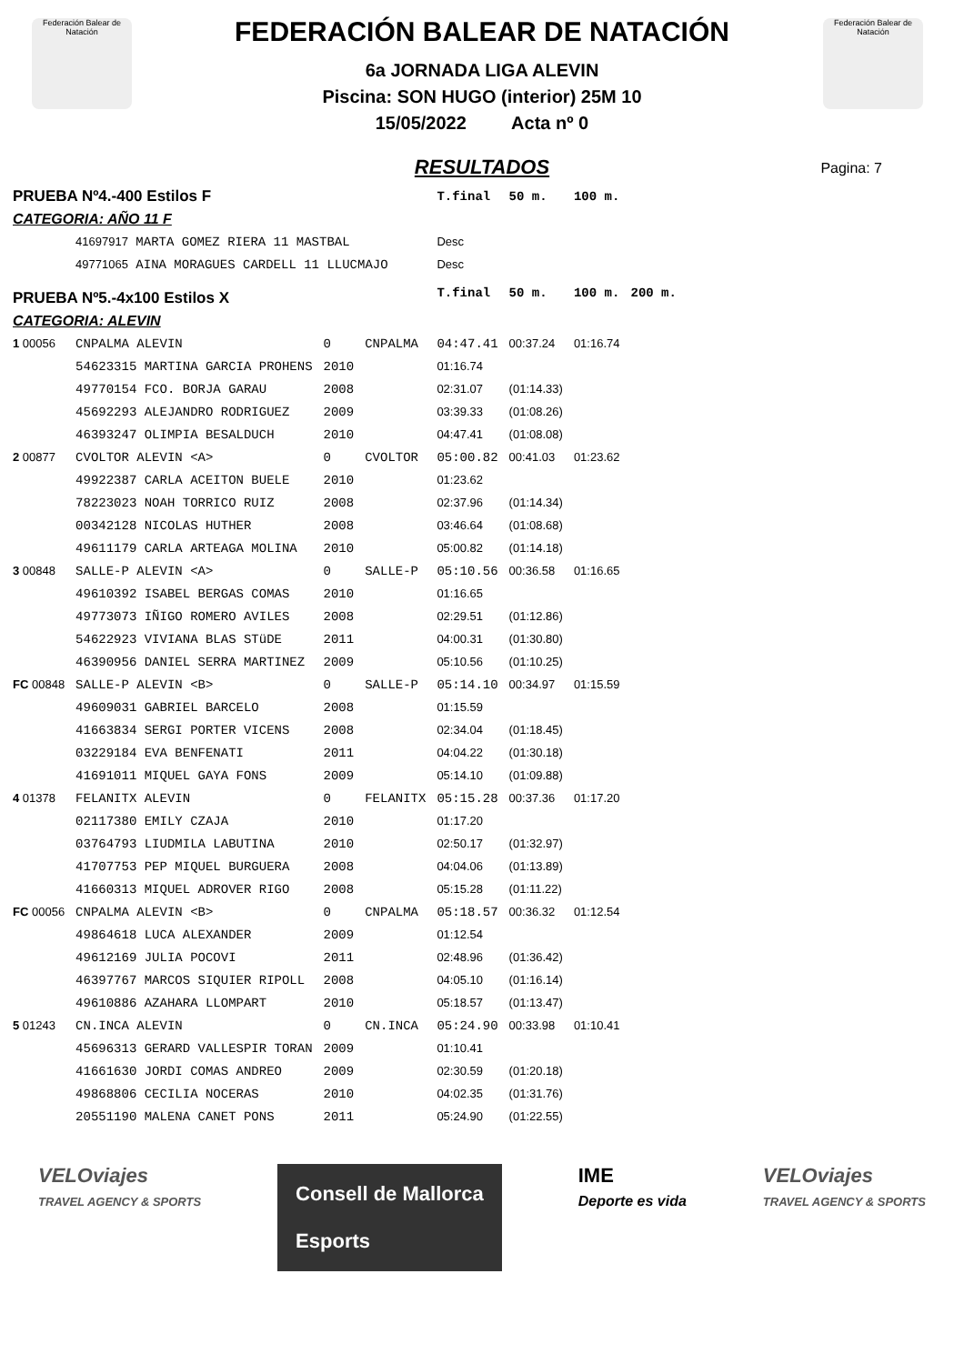Federación Balear de Natación
Federación Balear de Natación
FEDERACIÓN BALEAR DE NATACIÓN
6a JORNADA LIGA ALEVIN
Piscina: SON HUGO (interior) 25M 10
15/05/2022 Acta nº 0
Pagina: 7
RESULTADOS
| PRUEBA Nº4.-400 Estilos F | | | | T.final | 50 m. | 100 m. | |
| CATEGORIA: AÑO 11 F | | | | | | | |
| | 41697917 MARTA GOMEZ RIERA 11 MASTBAL | | | Desc | | | |
| | 49771065 AINA MORAGUES CARDELL 11 LLUCMAJO | | | Desc | | | |
| PRUEBA Nº5.-4x100 Estilos X | | | | T.final | 50 m. | 100 m. | 200 m. |
| CATEGORIA: ALEVIN | | | | | | | |
| 1 00056 | CNPALMA ALEVIN | 0 | CNPALMA | 04:47.41 | 00:37.24 | 01:16.74 | |
| | 54623315 MARTINA GARCIA PROHENS | 2010 | | 01:16.74 | | | |
| | 49770154 FCO. BORJA GARAU | 2008 | | 02:31.07 | (01:14.33) | | |
| | 45692293 ALEJANDRO RODRIGUEZ | 2009 | | 03:39.33 | (01:08.26) | | |
| | 46393247 OLIMPIA BESALDUCH | 2010 | | 04:47.41 | (01:08.08) | | |
| 2 00877 | CVOLTOR ALEVIN <A> | 0 | CVOLTOR | 05:00.82 | 00:41.03 | 01:23.62 | |
| | 49922387 CARLA ACEITON BUELE | 2010 | | 01:23.62 | | | |
| | 78223023 NOAH TORRICO RUIZ | 2008 | | 02:37.96 | (01:14.34) | | |
| | 00342128 NICOLAS HUTHER | 2008 | | 03:46.64 | (01:08.68) | | |
| | 49611179 CARLA ARTEAGA MOLINA | 2010 | | 05:00.82 | (01:14.18) | | |
| 3 00848 | SALLE-P ALEVIN <A> | 0 | SALLE-P | 05:10.56 | 00:36.58 | 01:16.65 | |
| | 49610392 ISABEL BERGAS COMAS | 2010 | | 01:16.65 | | | |
| | 49773073 IÑIGO ROMERO AVILES | 2008 | | 02:29.51 | (01:12.86) | | |
| | 54622923 VIVIANA BLAS STüDE | 2011 | | 04:00.31 | (01:30.80) | | |
| | 46390956 DANIEL SERRA MARTINEZ | 2009 | | 05:10.56 | (01:10.25) | | |
| FC 00848 | SALLE-P ALEVIN <B> | 0 | SALLE-P | 05:14.10 | 00:34.97 | 01:15.59 | |
| | 49609031 GABRIEL BARCELO | 2008 | | 01:15.59 | | | |
| | 41663834 SERGI PORTER VICENS | 2008 | | 02:34.04 | (01:18.45) | | |
| | 03229184 EVA BENFENATI | 2011 | | 04:04.22 | (01:30.18) | | |
| | 41691011 MIQUEL GAYA FONS | 2009 | | 05:14.10 | (01:09.88) | | |
| 4 01378 | FELANITX ALEVIN | 0 | FELANITX | 05:15.28 | 00:37.36 | 01:17.20 | |
| | 02117380 EMILY CZAJA | 2010 | | 01:17.20 | | | |
| | 03764793 LIUDMILA LABUTINA | 2010 | | 02:50.17 | (01:32.97) | | |
| | 41707753 PEP MIQUEL BURGUERA | 2008 | | 04:04.06 | (01:13.89) | | |
| | 41660313 MIQUEL ADROVER RIGO | 2008 | | 05:15.28 | (01:11.22) | | |
| FC 00056 | CNPALMA ALEVIN <B> | 0 | CNPALMA | 05:18.57 | 00:36.32 | 01:12.54 | |
| | 49864618 LUCA ALEXANDER | 2009 | | 01:12.54 | | | |
| | 49612169 JULIA POCOVI | 2011 | | 02:48.96 | (01:36.42) | | |
| | 46397767 MARCOS SIQUIER RIPOLL | 2008 | | 04:05.10 | (01:16.14) | | |
| | 49610886 AZAHARA LLOMPART | 2010 | | 05:18.57 | (01:13.47) | | |
| 5 01243 | CN.INCA ALEVIN | 0 | CN.INCA | 05:24.90 | 00:33.98 | 01:10.41 | |
| | 45696313 GERARD VALLESPIR TORAN | 2009 | | 01:10.41 | | | |
| | 41661630 JORDI COMAS ANDREO | 2009 | | 02:30.59 | (01:20.18) | | |
| | 49868806 CECILIA NOCERAS | 2010 | | 04:02.35 | (01:31.76) | | |
| | 20551190 MALENA CANET PONS | 2011 | | 05:24.90 | (01:22.55) | | |
VELOviajes
TRAVEL AGENCY & SPORTS
Consell de Mallorca
Esports
IME
Deporte es vida
VELOviajes
TRAVEL AGENCY & SPORTS